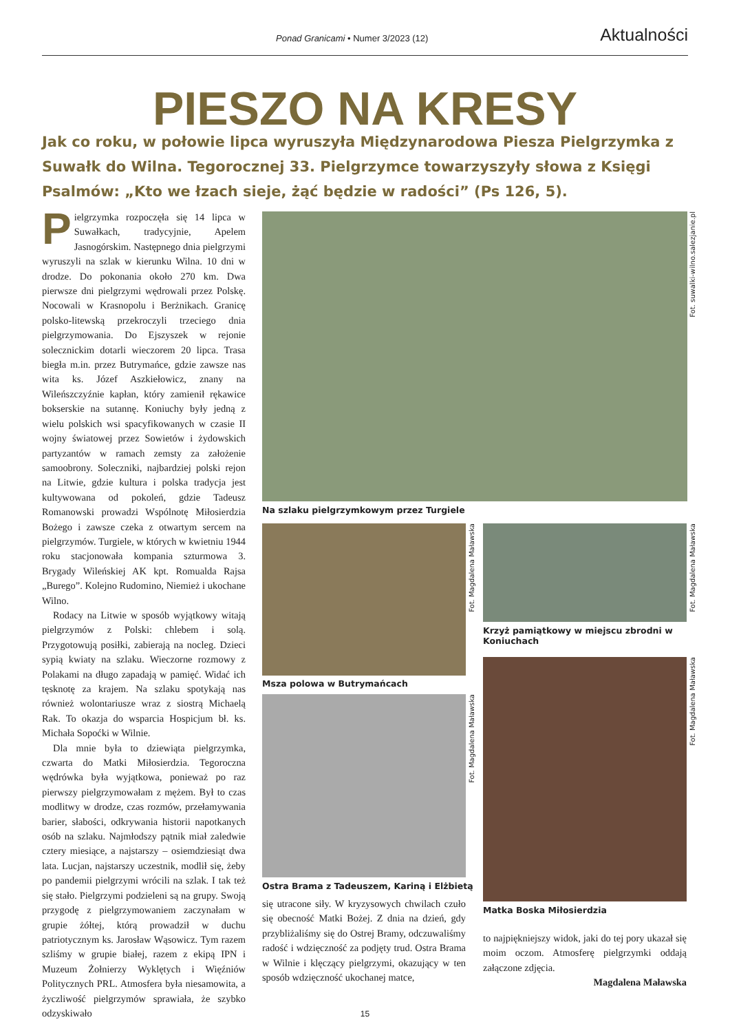Ponad Granicami • Numer 3/2023 (12) Aktualności
PIESZO NA KRESY
Jak co roku, w połowie lipca wyruszyła Międzynarodowa Piesza Pielgrzymka z Suwałk do Wilna. Tegorocznej 33. Pielgrzymce towarzyszyły słowa z Księgi Psalmów: „Kto we łzach sieje, żąć będzie w radości” (Ps 126, 5).
Pielgrzymka rozpoczęła się 14 lipca w Suwałkach, tradycyjnie, Apelem Jasnogórskim. Następnego dnia pielgrzymi wyruszyli na szlak w kierunku Wilna. 10 dni w drodze. Do pokonania około 270 km. Dwa pierwsze dni pielgrzymi wędrowali przez Polskę. Nocowali w Krasnopolu i Berżnikach. Granicę polsko-litewską przekroczyli trzeciego dnia pielgrzymowania. Do Ejszyszek w rejonie solecznickim dotarli wieczorem 20 lipca. Trasa biegła m.in. przez Butrymańce, gdzie zawsze nas wita ks. Józef Aszkiełowicz, znany na Wileńszczyźnie kapłan, który zamienił rękawice bokserskie na sutannę. Koniuchy były jedną z wielu polskich wsi spacyfikowanych w czasie II wojny światowej przez Sowietów i żydowskich partyzantów w ramach zemsty za założenie samoobrony. Soleczniki, najbardziej polski rejon na Litwie, gdzie kultura i polska tradycja jest kultywowana od pokoleń, gdzie Tadeusz Romanowski prowadzi Wspólnotę Miłosierdzia Bożego i zawsze czeka z otwartym sercem na pielgrzymów. Turgiele, w których w kwietniu 1944 roku stacjonowała kompania szturmowa 3. Brygady Wileńskiej AK kpt. Romualda Rajsa „Burego”. Kolejno Rudomino, Niemież i ukochane Wilno.
Rodacy na Litwie w sposób wyjątkowy witają pielgrzymów z Polski: chlebem i solą. Przygotowują posiłki, zabierają na nocleg. Dzieci sypią kwiaty na szlaku. Wieczorne rozmowy z Polakami na długo zapadają w pamięć. Widać ich tęsknotę za krajem. Na szlaku spotykają nas również wolontariusze wraz z siostrą Michaelą Rak. To okazja do wsparcia Hospicjum bł. ks. Michała Sopoćki w Wilnie.
Dla mnie była to dziewiąta pielgrzymka, czwarta do Matki Miłosierdzia. Tegoroczna wędrówka była wyjątkowa, ponieważ po raz pierwszy pielgrzymowałam z mężem. Był to czas modlitwy w drodze, czas rozmów, przełamywania barier, słabości, odkrywania historii napotkanych osób na szlaku. Najmłodszy pątnik miał zaledwie cztery miesiące, a najstarszy – osiemdziesiąt dwa lata. Lucjan, najstarszy uczestnik, modlił się, żeby po pandemii pielgrzymi wrócili na szlak. I tak też się stało. Pielgrzymi podzieleni są na grupy. Swoją przygodę z pielgrzymowaniem zaczynałam w grupie żółtej, którą prowadził w duchu patriotycznym ks. Jarosław Wąsowicz. Tym razem szliśmy w grupie białej, razem z ekipą IPN i Muzeum Żołnierzy Wyklętych i Więźniów Politycznych PRL. Atmosfera była niesamowita, a życzliwość pielgrzymów sprawiała, że szybko odzyskiwało
Fot. suwalki-wilno.salezjanie.pl
Na szlaku pielgrzymkowym przez Turgiele
Fot. Magdalena Maławska
Msza polowa w Butrymańcach
Fot. Magdalena Maławska
Ostra Brama z Tadeuszem, Kariną i Elżbietą
się utracone siły. W kryzysowych chwilach czuło się obecność Matki Bożej. Z dnia na dzień, gdy przybliżaliśmy się do Ostrej Bramy, odczuwaliśmy radość i wdzięczność za podjęty trud. Ostra Brama w Wilnie i klęczący pielgrzymi, okazujący w ten sposób wdzięczność ukochanej matce,
Fot. Magdalena Maławska
Krzyż pamiątkowy w miejscu zbrodni w Koniuchach
Fot. Magdalena Maławska
Matka Boska Miłosierdzia
to najpiękniejszy widok, jaki do tej pory ukazał się moim oczom. Atmosferę pielgrzymki oddają załączone zdjęcia.
Magdalena Maławska
15